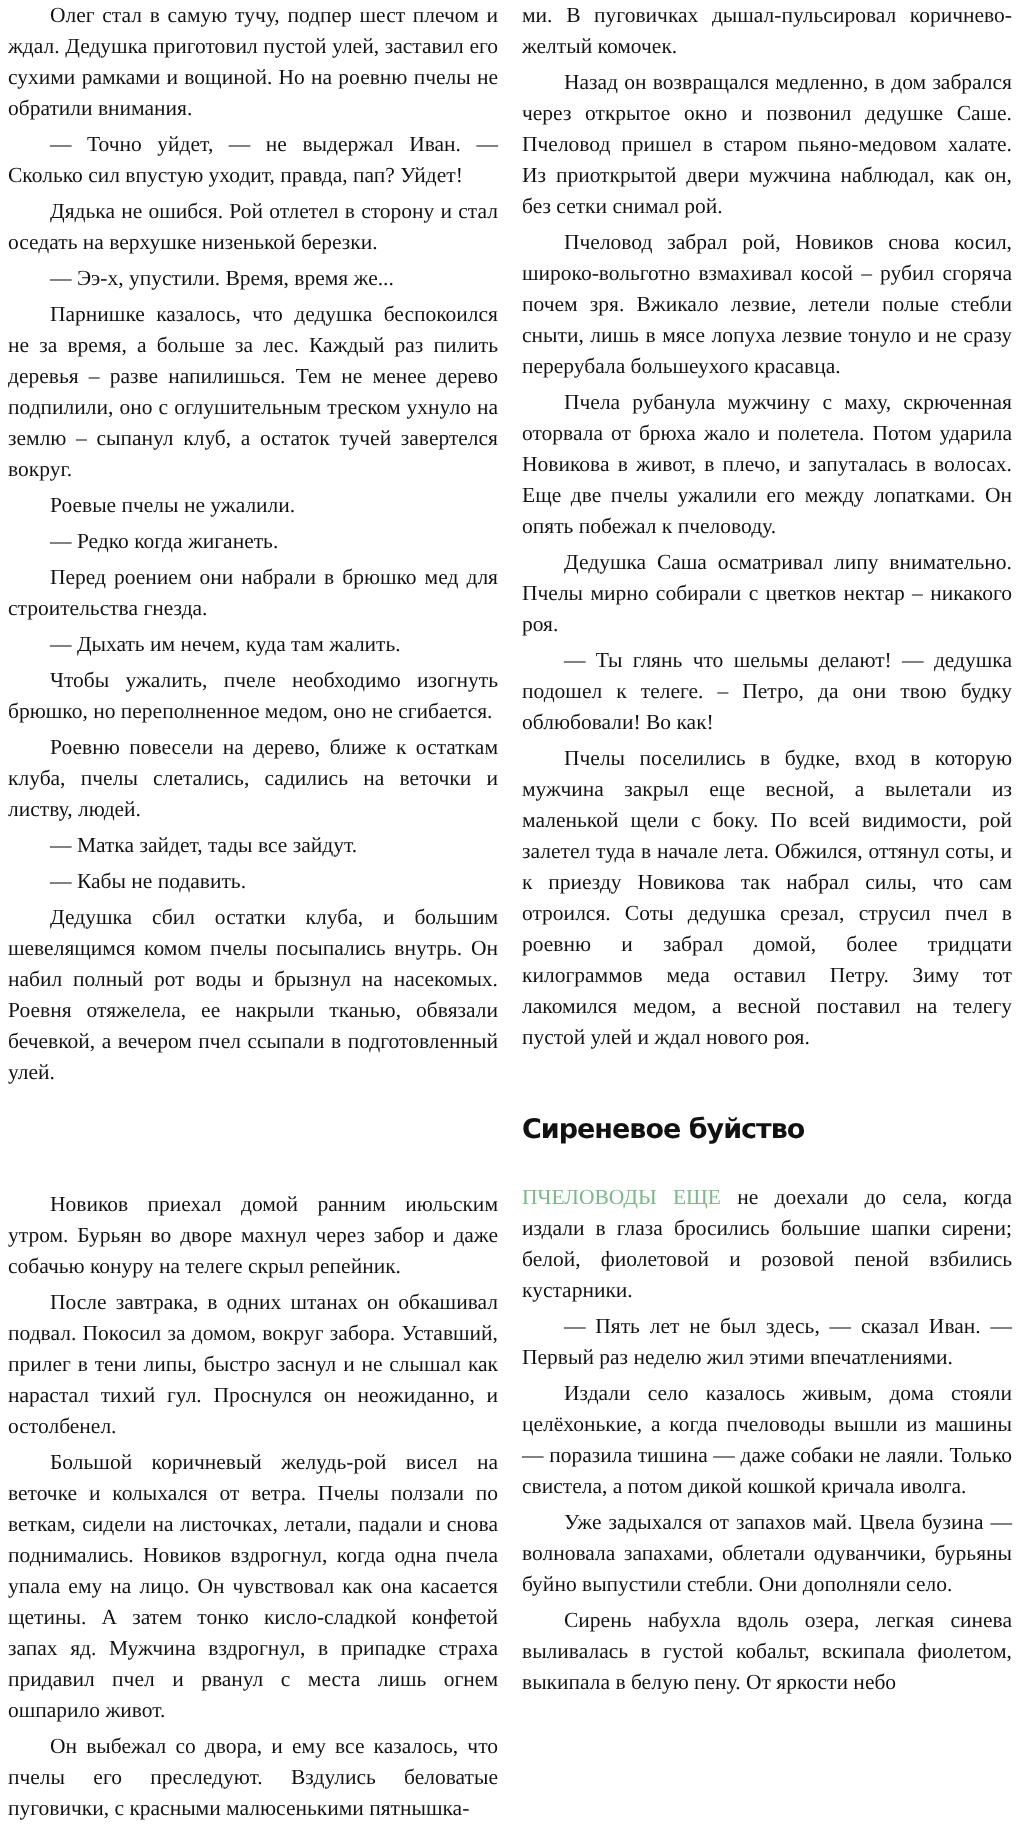Олег стал в самую тучу, подпер шест плечом и ждал. Дедушка приготовил пустой улей, заставил его сухими рамками и вощиной. Но на роевню пчелы не обратили внимания.
— Точно уйдет, — не выдержал Иван. — Сколько сил впустую уходит, правда, пап? Уйдет!
Дядька не ошибся. Рой отлетел в сторону и стал оседать на верхушке низенькой березки.
— Ээ-х, упустили. Время, время же...
Парнишке казалось, что дедушка беспокоился не за время, а больше за лес. Каждый раз пилить деревья – разве напилишься. Тем не менее дерево подпилили, оно с оглушительным треском ухнуло на землю – сыпанул клуб, а остаток тучей завертелся вокруг.
Роевые пчелы не ужалили.
— Редко когда жиганеть.
Перед роением они набрали в брюшко мед для строительства гнезда.
— Дыхать им нечем, куда там жалить.
Чтобы ужалить, пчеле необходимо изогнуть брюшко, но переполненное медом, оно не сгибается.
Роевню повесели на дерево, ближе к остаткам клуба, пчелы слетались, садились на веточки и листву, людей.
— Матка зайдет, тады все зайдут.
— Кабы не подавить.
Дедушка сбил остатки клуба, и большим шевелящимся комом пчелы посыпались внутрь. Он набил полный рот воды и брызнул на насекомых. Роевня отяжелела, ее накрыли тканью, обвязали бечевкой, а вечером пчел ссыпали в подготовленный улей.
Новиков приехал домой ранним июльским утром. Бурьян во дворе махнул через забор и даже собачью конуру на телеге скрыл репейник.
После завтрака, в одних штанах он обкашивал подвал. Покосил за домом, вокруг забора. Уставший, прилег в тени липы, быстро заснул и не слышал как нарастал тихий гул. Проснулся он неожиданно, и остолбенел.
Большой коричневый желудь-рой висел на веточке и колыхался от ветра. Пчелы ползали по веткам, сидели на листочках, летали, падали и снова поднимались. Новиков вздрогнул, когда одна пчела упала ему на лицо. Он чувствовал как она касается щетины. А затем тонко кисло-сладкой конфетой запах яд. Мужчина вздрогнул, в припадке страха придавил пчел и рванул с места лишь огнем ошпарило живот.
Он выбежал со двора, и ему все казалось, что пчелы его преследуют. Вздулись беловатые пуговички, с красными малюсенькими пятнышка-
ми. В пуговичках дышал-пульсировал коричнево-желтый комочек.
Назад он возвращался медленно, в дом забрался через открытое окно и позвонил дедушке Саше. Пчеловод пришел в старом пьяно-медовом халате. Из приоткрытой двери мужчина наблюдал, как он, без сетки снимал рой.
Пчеловод забрал рой, Новиков снова косил, широко-вольготно взмахивал косой – рубил сгоряча почем зря. Вжикало лезвие, летели полые стебли сныти, лишь в мясе лопуха лезвие тонуло и не сразу перерубала большеухого красавца.
Пчела рубанула мужчину с маху, скрюченная оторвала от брюха жало и полетела. Потом ударила Новикова в живот, в плечо, и запуталась в волосах. Еще две пчелы ужалили его между лопатками. Он опять побежал к пчеловоду.
Дедушка Саша осматривал липу внимательно. Пчелы мирно собирали с цветков нектар – никакого роя.
— Ты глянь что шельмы делают! — дедушка подошел к телеге. – Петро, да они твою будку облюбовали! Во как!
Пчелы поселились в будке, вход в которую мужчина закрыл еще весной, а вылетали из маленькой щели с боку. По всей видимости, рой залетел туда в начале лета. Обжился, оттянул соты, и к приезду Новикова так набрал силы, что сам отроился. Соты дедушка срезал, струсил пчел в роевню и забрал домой, более тридцати килограммов меда оставил Петру. Зиму тот лакомился медом, а весной поставил на телегу пустой улей и ждал нового роя.
Сиреневое буйство
ПЧЕЛОВОДЫ ЕЩЕ не доехали до села, когда издали в глаза бросились большие шапки сирени; белой, фиолетовой и розовой пеной взбились кустарники.
— Пять лет не был здесь, — сказал Иван. — Первый раз неделю жил этими впечатлениями.
Издали село казалось живым, дома стояли целёхонькие, а когда пчеловоды вышли из машины — поразила тишина — даже собаки не лаяли. Только свистела, а потом дикой кошкой кричала иволга.
Уже задыхался от запахов май. Цвела бузина — волновала запахами, облетали одуванчики, бурьяны буйно выпустили стебли. Они дополняли село.
Сирень набухла вдоль озера, легкая синева выливалась в густой кобальт, вскипала фиолетом, выкипала в белую пену. От яркости небо